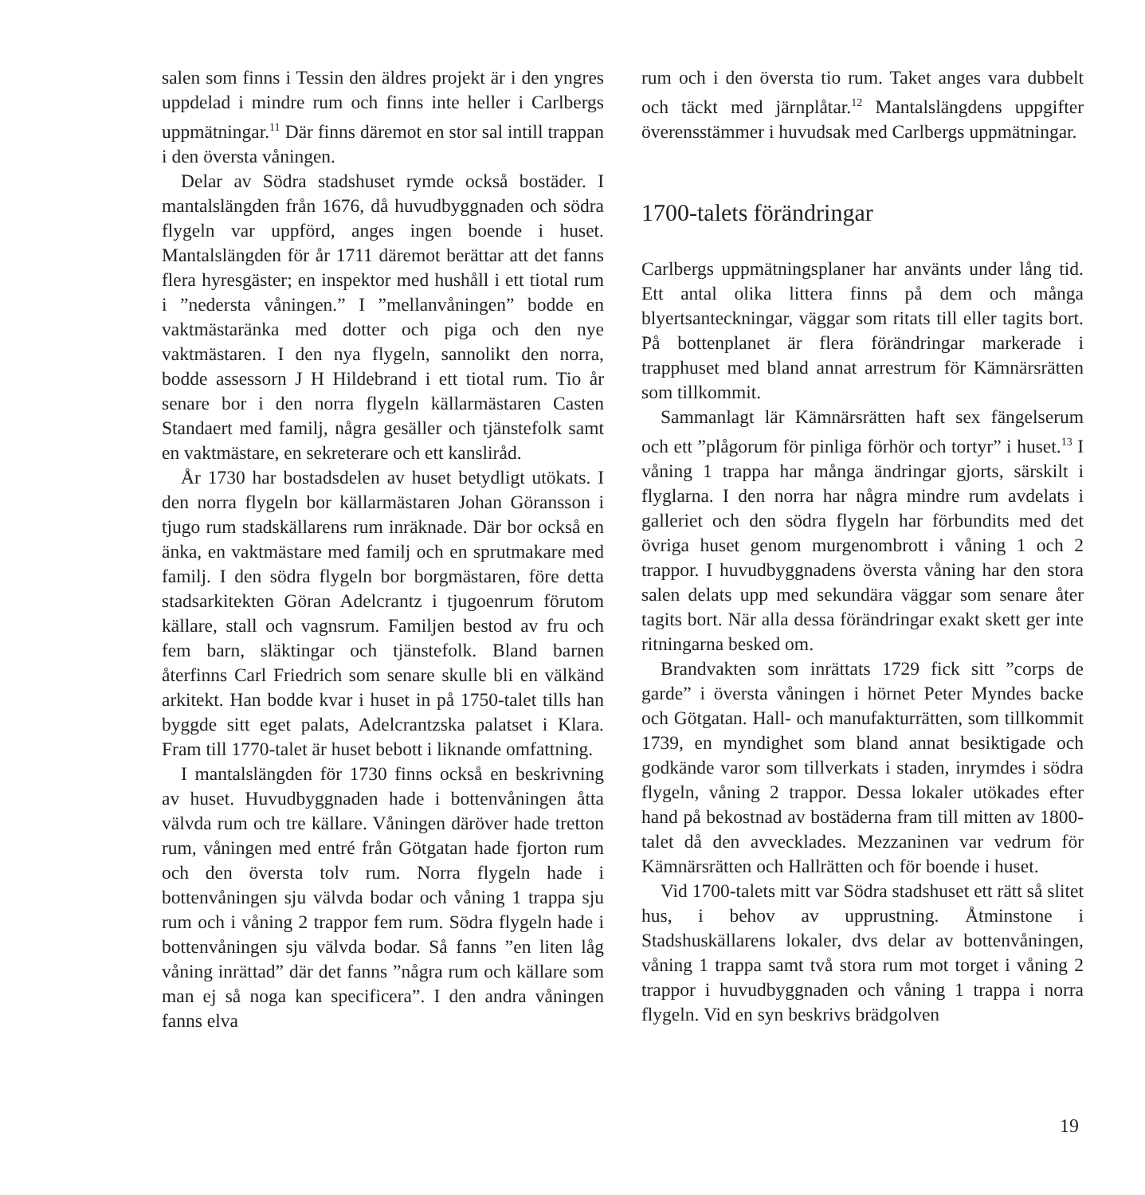salen som finns i Tessin den äldres projekt är i den yngres uppdelad i mindre rum och finns inte heller i Carlbergs uppmätningar.<sup>11</sup> Där finns däremot en stor sal intill trappan i den översta våningen.
Delar av Södra stadshuset rymde också bostäder. I mantalslängden från 1676, då huvudbyggnaden och södra flygeln var uppförd, anges ingen boende i huset. Mantalslängden för år 1711 däremot berättar att det fanns flera hyresgäster; en inspektor med hushåll i ett tiotal rum i ”nedersta våningen.” I ”mellanvåningen” bodde en vaktmästaränka med dotter och piga och den nye vaktmästaren. I den nya flygeln, sannolikt den norra, bodde assessorn J H Hildebrand i ett tiotal rum. Tio år senare bor i den norra flygeln källarmästaren Casten Standaert med familj, några gesäller och tjänstefolk samt en vaktmästare, en sekreterare och ett kansliråd.
År 1730 har bostadsdelen av huset betydligt utökats. I den norra flygeln bor källarmästaren Johan Göransson i tjugo rum stadskällarens rum inräknade. Där bor också en änka, en vaktmästare med familj och en sprutmakare med familj. I den södra flygeln bor borgmästaren, före detta stadsarkitekten Göran Adelcrantz i tjugoenrum förutom källare, stall och vagnsrum. Familjen bestod av fru och fem barn, släktingar och tjänstefolk. Bland barnen återfinns Carl Friedrich som senare skulle bli en välkänd arkitekt. Han bodde kvar i huset in på 1750-talet tills han byggde sitt eget palats, Adelcrantzska palatset i Klara. Fram till 1770-talet är huset bebott i liknande omfattning.
I mantalslängden för 1730 finns också en beskrivning av huset. Huvudbyggnaden hade i bottenvåningen åtta välvda rum och tre källare. Våningen däröver hade tretton rum, våningen med entré från Götgatan hade fjorton rum och den översta tolv rum. Norra flygeln hade i bottenvåningen sju välvda bodar och våning 1 trappa sju rum och i våning 2 trappor fem rum. Södra flygeln hade i bottenvåningen sju välvda bodar. Så fanns ”en liten låg våning inrättad” där det fanns ”några rum och källare som man ej så noga kan specificera”. I den andra våningen fanns elva
rum och i den översta tio rum. Taket anges vara dubbelt och täckt med järnplåtar.<sup>12</sup> Mantalslängdens uppgifter överensstämmer i huvudsak med Carlbergs uppmätningar.
1700-talets förändringar
Carlbergs uppmätningsplaner har använts under lång tid. Ett antal olika littera finns på dem och många blyertsanteckningar, väggar som ritats till eller tagits bort. På bottenplanet är flera förändringar markerade i trapphuset med bland annat arrestrum för Kämnärsrätten som tillkommit.
Sammanlagt lär Kämnärsrätten haft sex fängelserum och ett ”plågorum för pinliga förhör och tortyr” i huset.<sup>13</sup> I våning 1 trappa har många ändringar gjorts, särskilt i flyglarna. I den norra har några mindre rum avdelats i galleriet och den södra flygeln har förbundits med det övriga huset genom murgenombrott i våning 1 och 2 trappor. I huvudbyggnadens översta våning har den stora salen delats upp med sekundära väggar som senare åter tagits bort. När alla dessa förändringar exakt skett ger inte ritningarna besked om.
Brandvakten som inrättats 1729 fick sitt ”corps de garde” i översta våningen i hörnet Peter Myndes backe och Götgatan. Hall- och manufakturrätten, som tillkommit 1739, en myndighet som bland annat besiktigade och godkände varor som tillverkats i staden, inrymdes i södra flygeln, våning 2 trappor. Dessa lokaler utökades efter hand på bekostnad av bostäderna fram till mitten av 1800-talet då den avvecklades. Mezzaninen var vedrum för Kämnärsrätten och Hallrätten och för boende i huset.
Vid 1700-talets mitt var Södra stadshuset ett rätt så slitet hus, i behov av upprustning. Åtminstone i Stadshuskällarens lokaler, dvs delar av bottenvåningen, våning 1 trappa samt två stora rum mot torget i våning 2 trappor i huvudbyggnaden och våning 1 trappa i norra flygeln. Vid en syn beskrivs brädgolven
19